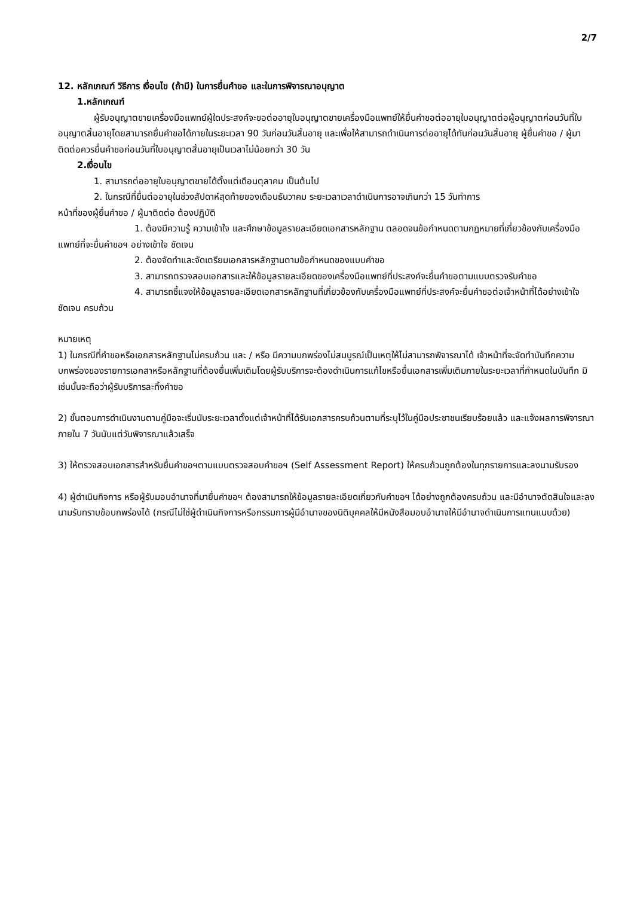2/7
12. หลักเกณฑ์ วิธีการ เงื่อนไข (ถ้ามี) ในการยื่นคำขอ และในการพิจารณาอนุญาต
1.หลักเกณฑ์
ผู้รับอนุญาตขายเครื่องมือแพทย์ผู้ใดประสงค์จะขอต่ออายุใบอนุญาตขายเครื่องมือแพทย์ให้ยื่นคำขอต่ออายุใบอนุญาตต่อผู้อนุญาตก่อนวันที่ใบอนุญาตสิ้นอายุโดยสามารถยื่นคำขอได้ภายในระยะเวลา 90 วันก่อนวันสิ้นอายุ และเพื่อให้สามารถดำเนินการต่ออายุได้ทันก่อนวันสิ้นอายุ ผู้ยื่นคำขอ / ผู้มาติดต่อควรยื่นคำขอก่อนวันที่ใบอนุญาตสิ้นอายุเป็นเวลาไม่น้อยกว่า 30 วัน
2.เงื่อนไข
1. สามารถต่ออายุใบอนุญาตขายได้ตั้งแต่เดือนตุลาคม เป็นต้นไป
2. ในกรณีที่ยื่นต่ออายุในช่วงสัปดาห์สุดท้ายของเดือนธันวาคม ระยะเวลาเวลาดำเนินการอาจเกินกว่า 15 วันทำการ
หน้าที่ของผู้ยื่นคำขอ / ผู้มาติดต่อ ต้องปฏิบัติ
1. ต้องมีความรู้ ความเข้าใจ และศึกษาข้อมูลรายละเอียดเอกสารหลักฐาน ตลอดจนข้อกำหนดตามกฎหมายที่เกี่ยวข้องกับเครื่องมือแพทย์ที่จะยื่นคำขอฯ อย่างเข้าใจ ชัดเจน
2. ต้องจัดทำและจัดเตรียมเอกสารหลักฐานตามข้อกำหนดของแบบคำขอ
3. สามารถตรวจสอบเอกสารและให้ข้อมูลรายละเอียดของเครื่องมือแพทย์ที่ประสงค์จะยื่นคำขอตามแบบตรวจรับคำขอ
4. สามารถชี้แจงให้ข้อมูลรายละเอียดเอกสารหลักฐานที่เกี่ยวข้องกับเครื่องมือแพทย์ที่ประสงค์จะยื่นคำขอต่อเจ้าหน้าที่ได้อย่างเข้าใจ ชัดเจน ครบถ้วน
หมายเหตุ
1) ในกรณีที่คำขอหรือเอกสารหลักฐานไม่ครบถ้วน และ / หรือ มีความบกพร่องไม่สมบูรณ์เป็นเหตุให้ไม่สามารถพิจารณาได้ เจ้าหน้าที่จะจัดทำบันทึกความบกพร่องของรายการเอกสาหรือหลักฐานที่ต้องยื่นเพิ่มเติมโดยผู้รับบริการจะต้องดำเนินการแก้ไขหรือยื่นเอกสารเพิ่มเติมภายในระยะเวลาที่กำหนดในบันทึก มิเช่นนั้นจะถือว่าผู้รับบริการละทิ้งคำขอ
2) ขั้นตอนการดำเนินงานตามคู่มือจะเริ่มนับระยะเวลาตั้งแต่เจ้าหน้าที่ได้รับเอกสารครบถ้วนตามที่ระบุไว้ในคู่มือประชาชนเรียบร้อยแล้ว และแจ้งผลการพิจารณาภายใน 7 วันนับแต่วันพิจารณาแล้วเสร็จ
3) ให้ตรวจสอบเอกสารสำหรับยื่นคำขอฯตามแบบตรวจสอบคำขอฯ (Self Assessment Report) ให้ครบถ้วนถูกต้องในทุกรายการและลงนามรับรอง
4) ผู้ดำเนินกิจการ หรือผู้รับมอบอำนาจที่มายื่นคำขอฯ ต้องสามารถให้ข้อมูลรายละเอียดเกี่ยวกับคำขอฯ ได้อย่างถูกต้องครบถ้วน และมีอำนาจตัดสินใจและลงนามรับทราบข้อบกพร่องได้ (กรณีไม่ใช่ผู้ดำเนินกิจการหรือกรรมการผู้มีอำนาจของนิติบุคคลให้มีหนังสือมอบอำนาจให้มีอำนาจดำเนินการแทนแนบด้วย)